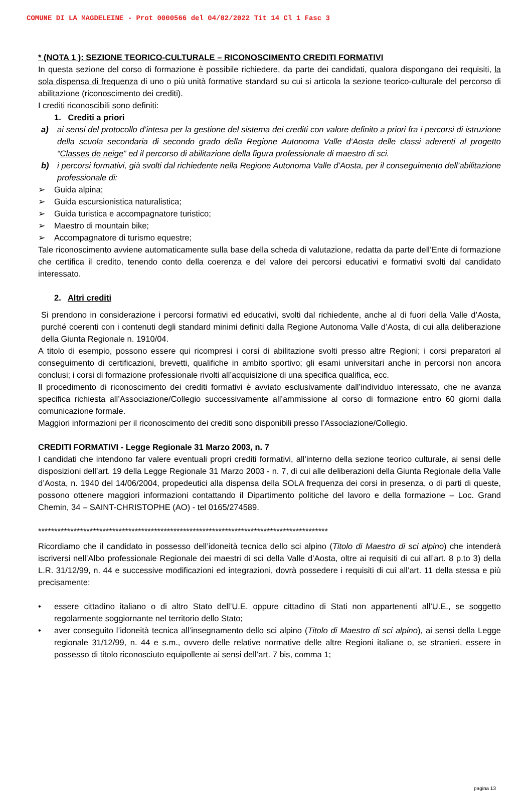COMUNE DI LA MAGDELEINE - Prot 0000566 del 04/02/2022 Tit 14 Cl 1 Fasc 3
* (NOTA 1 ): SEZIONE TEORICO-CULTURALE – RICONOSCIMENTO CREDITI FORMATIVI
In questa sezione del corso di formazione è possibile richiedere, da parte dei candidati, qualora dispongano dei requisiti, la sola dispensa di frequenza di uno o più unità formative standard su cui si articola la sezione teorico-culturale del percorso di abilitazione (riconoscimento dei crediti).
I crediti riconoscibili sono definiti:
1. Crediti a priori
a) ai sensi del protocollo d’intesa per la gestione del sistema dei crediti con valore definito a priori fra i percorsi di istruzione della scuola secondaria di secondo grado della Regione Autonoma Valle d‘Aosta delle classi aderenti al progetto “Classes de neige” ed il percorso di abilitazione della figura professionale di maestro di sci.
b) i percorsi formativi, già svolti dal richiedente nella Regione Autonoma Valle d’Aosta, per il conseguimento dell’abilitazione professionale di:
➢ Guida alpina;
➢ Guida escursionistica naturalistica;
➢ Guida turistica e accompagnatore turistico;
➢ Maestro di mountain bike;
➢ Accompagnatore di turismo equestre;
Tale riconoscimento avviene automaticamente sulla base della scheda di valutazione, redatta da parte dell’Ente di formazione che certifica il credito, tenendo conto della coerenza e del valore dei percorsi educativi e formativi svolti dal candidato interessato.
2. Altri crediti
Si prendono in considerazione i percorsi formativi ed educativi, svolti dal richiedente, anche al di fuori della Valle d’Aosta, purché coerenti con i contenuti degli standard minimi definiti dalla Regione Autonoma Valle d’Aosta, di cui alla deliberazione della Giunta Regionale n. 1910/04.
A titolo di esempio, possono essere qui ricompresi i corsi di abilitazione svolti presso altre Regioni; i corsi preparatori al conseguimento di certificazioni, brevetti, qualifiche in ambito sportivo; gli esami universitari anche in percorsi non ancora conclusi; i corsi di formazione professionale rivolti all’acquisizione di una specifica qualifica, ecc.
Il procedimento di riconoscimento dei crediti formativi è avviato esclusivamente dall’individuo interessato, che ne avanza specifica richiesta all’Associazione/Collegio successivamente all’ammissione al corso di formazione entro 60 giorni dalla comunicazione formale.
Maggiori informazioni per il riconoscimento dei crediti sono disponibili presso l’Associazione/Collegio.
CREDITI FORMATIVI - Legge Regionale 31 Marzo 2003, n. 7
I candidati che intendono far valere eventuali propri crediti formativi, all’interno della sezione teorico culturale, ai sensi delle disposizioni dell’art. 19 della Legge Regionale 31 Marzo 2003 - n. 7, di cui alle deliberazioni della Giunta Regionale della Valle d’Aosta, n. 1940 del 14/06/2004, propedeutici alla dispensa della SOLA frequenza dei corsi in presenza, o di parti di queste, possono ottenere maggiori informazioni contattando il Dipartimento politiche del lavoro e della formazione – Loc. Grand Chemin, 34 – SAINT-CHRISTOPHE (AO) - tel 0165/274589.
******************************************************************************************
Ricordiamo che il candidato in possesso dell’idoneità tecnica dello sci alpino (Titolo di Maestro di sci alpino) che intenderà iscriversi nell’Albo professionale Regionale dei maestri di sci della Valle d’Aosta, oltre ai requisiti di cui all’art. 8 p.to 3) della L.R. 31/12/99, n. 44 e successive modificazioni ed integrazioni, dovrà possedere i requisiti di cui all’art. 11 della stessa e più precisamente:
• essere cittadino italiano o di altro Stato dell’U.E. oppure cittadino di Stati non appartenenti all’U.E., se soggetto regolarmente soggiornante nel territorio dello Stato;
• aver conseguito l’idoneità tecnica all’insegnamento dello sci alpino (Titolo di Maestro di sci alpino), ai sensi della Legge regionale 31/12/99, n. 44 e s.m., ovvero delle relative normative delle altre Regioni italiane o, se stranieri, essere in possesso di titolo riconosciuto equipollente ai sensi dell’art. 7 bis, comma 1;
pagina 13